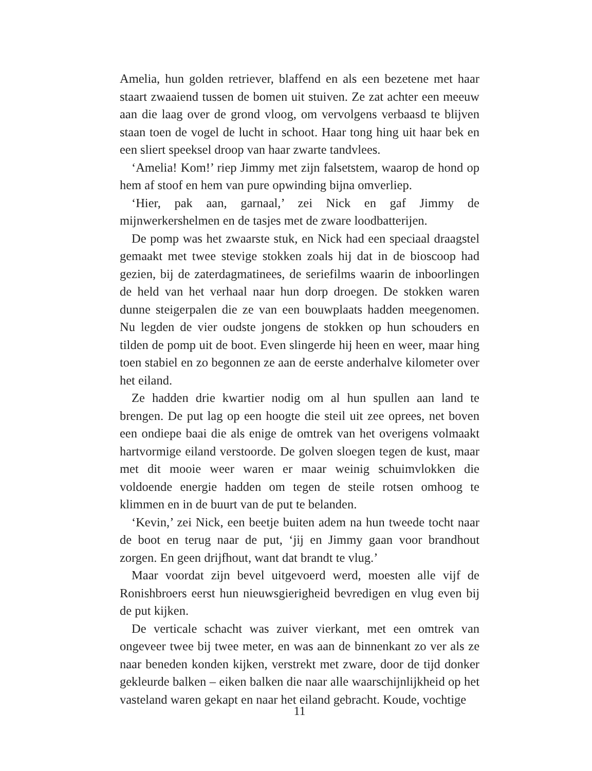Amelia, hun golden retriever, blaffend en als een bezetene met haar staart zwaaiend tussen de bomen uit stuiven. Ze zat achter een meeuw aan die laag over de grond vloog, om vervolgens verbaasd te blijven staan toen de vogel de lucht in schoot. Haar tong hing uit haar bek en een sliert speeksel droop van haar zwarte tandvlees.
‘Amelia! Kom!’ riep Jimmy met zijn falsetstem, waarop de hond op hem af stoof en hem van pure opwinding bijna omverliep.
‘Hier, pak aan, garnaal,’ zei Nick en gaf Jimmy de mijnwerkershelmen en de tasjes met de zware loodbatterijen.
De pomp was het zwaarste stuk, en Nick had een speciaal draagstel gemaakt met twee stevige stokken zoals hij dat in de bioscoop had gezien, bij de zaterdagmatinees, de seriefilms waarin de inboorlingen de held van het verhaal naar hun dorp droegen. De stokken waren dunne steigerpalen die ze van een bouwplaats hadden meegenomen. Nu legden de vier oudste jongens de stokken op hun schouders en tilden de pomp uit de boot. Even slingerde hij heen en weer, maar hing toen stabiel en zo begonnen ze aan de eerste anderhalve kilometer over het eiland.
Ze hadden drie kwartier nodig om al hun spullen aan land te brengen. De put lag op een hoogte die steil uit zee oprees, net boven een ondiepe baai die als enige de omtrek van het overigens volmaakt hartvormige eiland verstoorde. De golven sloegen tegen de kust, maar met dit mooie weer waren er maar weinig schuimvlokken die voldoende energie hadden om tegen de steile rotsen omhoog te klimmen en in de buurt van de put te belanden.
‘Kevin,’ zei Nick, een beetje buiten adem na hun tweede tocht naar de boot en terug naar de put, ‘jij en Jimmy gaan voor brandhout zorgen. En geen drijfhout, want dat brandt te vlug.’
Maar voordat zijn bevel uitgevoerd werd, moesten alle vijf de Ronishbroers eerst hun nieuwsgierigheid bevredigen en vlug even bij de put kijken.
De verticale schacht was zuiver vierkant, met een omtrek van ongeveer twee bij twee meter, en was aan de binnenkant zo ver als ze naar beneden konden kijken, verstrekt met zware, door de tijd donker gekleurde balken – eiken balken die naar alle waarschijnlijkheid op het vasteland waren gekapt en naar het eiland gebracht. Koude, vochtige
11